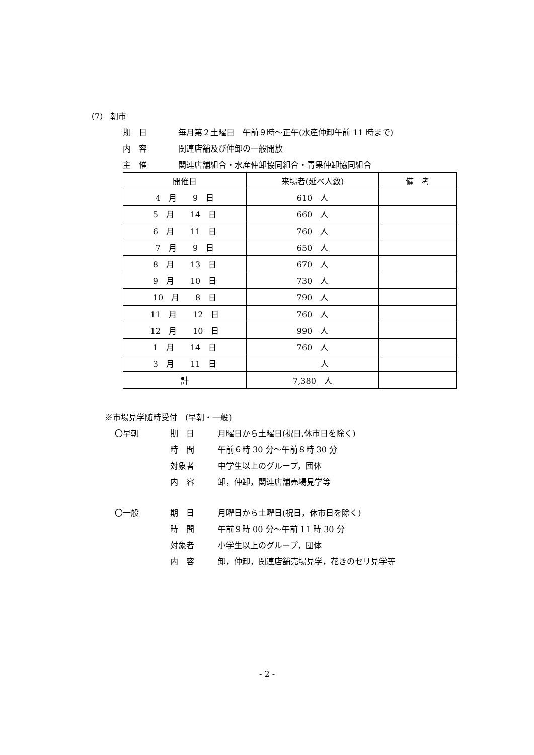（7） 朝市
期　日 毎月第２土曜日　午前９時～正午(水産仲卸午前 11 時まで)
内　容 関連店舗及び仲卸の一般開放
主　催 関連店舗組合・水産仲卸協同組合・青果仲卸協同組合
| 開催日 | 来場者(延べ人数) | 備 考 |
| --- | --- | --- |
| 4 月 9 日 | 610 人 | |
| 5 月 14 日 | 660 人 | |
| 6 月 11 日 | 760 人 | |
| 7 月 9 日 | 650 人 | |
| 8 月 13 日 | 670 人 | |
| 9 月 10 日 | 730 人 | |
| 10 月 8 日 | 790 人 | |
| 11 月 12 日 | 760 人 | |
| 12 月 10 日 | 990 人 | |
| 1 月 14 日 | 760 人 | |
| 3 月 11 日 | 人 | |
| 計 | 7,380 人 | |
※市場見学随時受付　(早朝・一般)
〇早朝 期　日 月曜日から土曜日(祝日,休市日を除く)
時　間 午前６時 30 分～午前８時 30 分
対象者 中学生以上のグループ，団体
内　容 卸，仲卸，関連店舗売場見学等
〇一般 期　日 月曜日から土曜日(祝日，休市日を除く)
時　間 午前９時 00 分～午前 11 時 30 分
対象者 小学生以上のグループ，団体
内　容 卸，仲卸，関連店舗売場見学，花きのセリ見学等
- 2 -